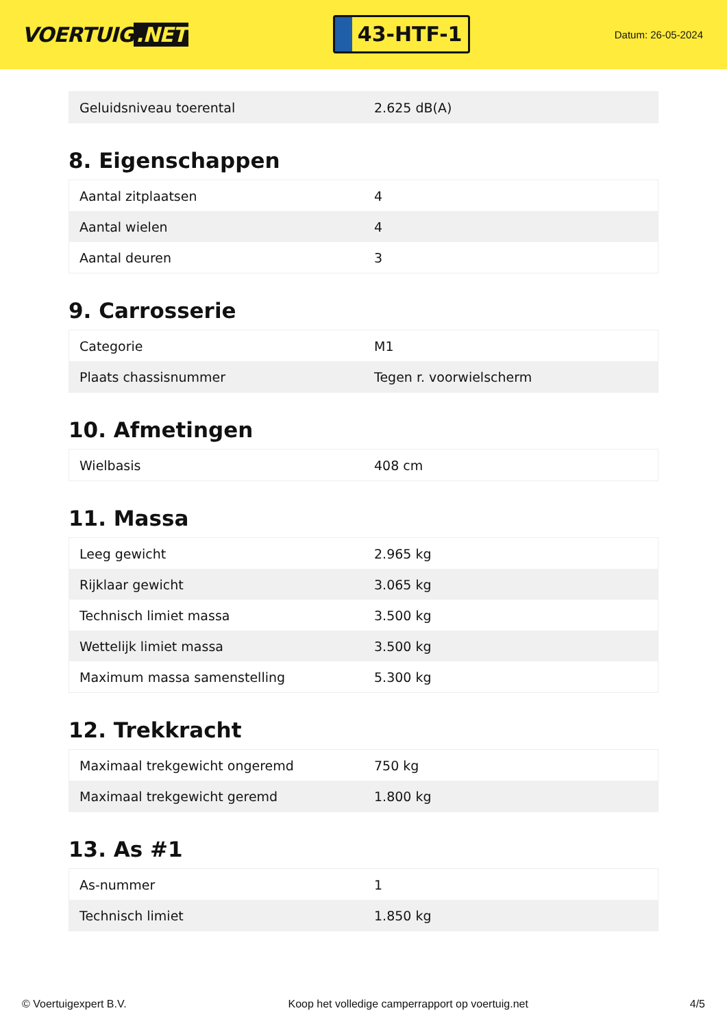VOERTUIG.NET
43-HTF-1
Datum: 26-05-2024
| Geluidsniveau toerental | 2.625 dB(A) |
8. Eigenschappen
| Aantal zitplaatsen | 4 |
| Aantal wielen | 4 |
| Aantal deuren | 3 |
9. Carrosserie
| Categorie | M1 |
| Plaats chassisnummer | Tegen r. voorwielscherm |
10. Afmetingen
| Wielbasis | 408 cm |
11. Massa
| Leeg gewicht | 2.965 kg |
| Rijklaar gewicht | 3.065 kg |
| Technisch limiet massa | 3.500 kg |
| Wettelijk limiet massa | 3.500 kg |
| Maximum massa samenstelling | 5.300 kg |
12. Trekkracht
| Maximaal trekgewicht ongeremd | 750 kg |
| Maximaal trekgewicht geremd | 1.800 kg |
13. As #1
| As-nummer | 1 |
| Technisch limiet | 1.850 kg |
© Voertuigexpert B.V. Koop het volledige camperrapport op voertuig.net 4/5